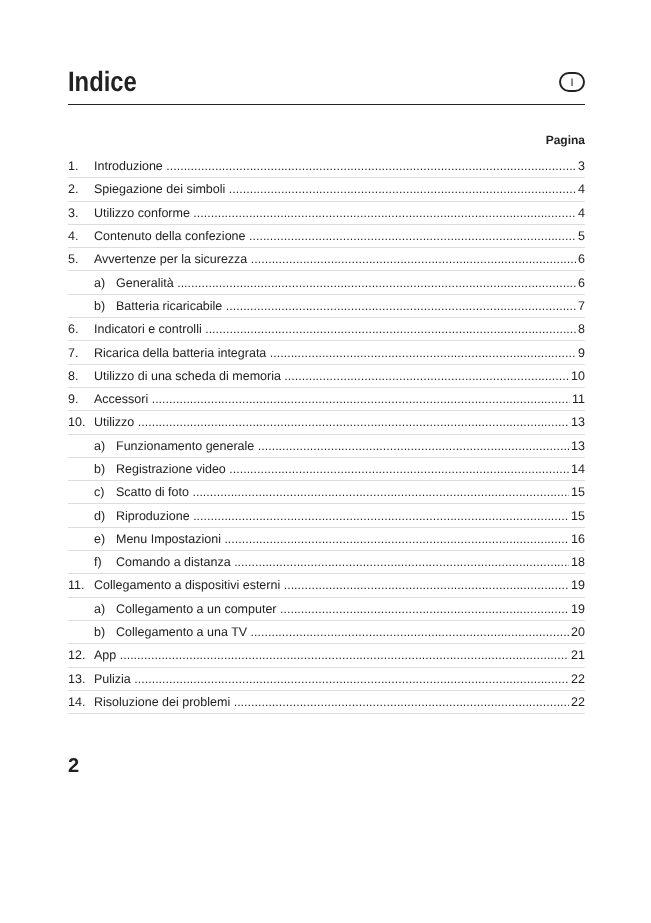Indice
I
Pagina
1. Introduzione 3
2. Spiegazione dei simboli 4
3. Utilizzo conforme 4
4. Contenuto della confezione 5
5. Avvertenze per la sicurezza 6
a) Generalità 6
b) Batteria ricaricabile 7
6. Indicatori e controlli 8
7. Ricarica della batteria integrata 9
8. Utilizzo di una scheda di memoria 10
9. Accessori 11
10. Utilizzo 13
a) Funzionamento generale 13
b) Registrazione video 14
c) Scatto di foto 15
d) Riproduzione 15
e) Menu Impostazioni 16
f) Comando a distanza 18
11. Collegamento a dispositivi esterni 19
a) Collegamento a un computer 19
b) Collegamento a una TV 20
12. App 21
13. Pulizia 22
14. Risoluzione dei problemi 22
2